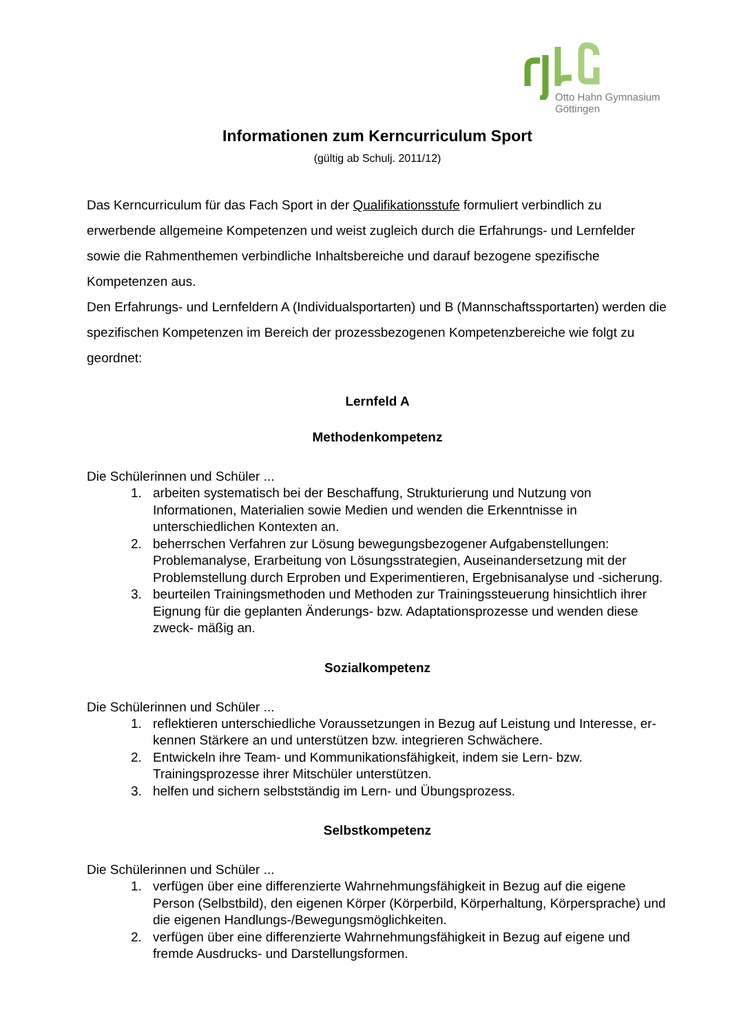Otto Hahn Gymnasium
Göttingen
Informationen zum Kerncurriculum Sport
(gültig ab Schulj. 2011/12)
Das Kerncurriculum für das Fach Sport in der Qualifikationsstufe formuliert verbindlich zu erwerbende allgemeine Kompetenzen und weist zugleich durch die Erfahrungs- und Lernfelder sowie die Rahmenthemen verbindliche Inhaltsbereiche und darauf bezogene spezifische Kompetenzen aus.
Den Erfahrungs- und Lernfeldern A (Individualsportarten) und B (Mannschaftssportarten) werden die spezifischen Kompetenzen im Bereich der prozessbezogenen Kompetenzbereiche wie folgt zu geordnet:
Lernfeld A
Methodenkompetenz
Die Schülerinnen und Schüler ...
1. arbeiten systematisch bei der Beschaffung, Strukturierung und Nutzung von Informationen, Materialien sowie Medien und wenden die Erkenntnisse in unterschiedlichen Kontexten an.
2. beherrschen Verfahren zur Lösung bewegungsbezogener Aufgabenstellungen: Problemanalyse, Erarbeitung von Lösungsstrategien, Auseinandersetzung mit der Problemstellung durch Erproben und Experimentieren, Ergebnisanalyse und -sicherung.
3. beurteilen Trainingsmethoden und Methoden zur Trainingssteuerung hinsichtlich ihrer Eignung für die geplanten Änderungs- bzw. Adaptationsprozesse und wenden diese zweck- mäßig an.
Sozialkompetenz
Die Schülerinnen und Schüler ...
1. reflektieren unterschiedliche Voraussetzungen in Bezug auf Leistung und Interesse, er- kennen Stärkere an und unterstützen bzw. integrieren Schwächere.
2. Entwickeln ihre Team- und Kommunikationsfähigkeit, indem sie Lern- bzw. Trainingsprozesse ihrer Mitschüler unterstützen.
3. helfen und sichern selbstständig im Lern- und Übungsprozess.
Selbstkompetenz
Die Schülerinnen und Schüler ...
1. verfügen über eine differenzierte Wahrnehmungsfähigkeit in Bezug auf die eigene Person (Selbstbild), den eigenen Körper (Körperbild, Körperhaltung, Körpersprache) und die eigenen Handlungs-/Bewegungsmöglichkeiten.
2. verfügen über eine differenzierte Wahrnehmungsfähigkeit in Bezug auf eigene und fremde Ausdrucks- und Darstellungsformen.